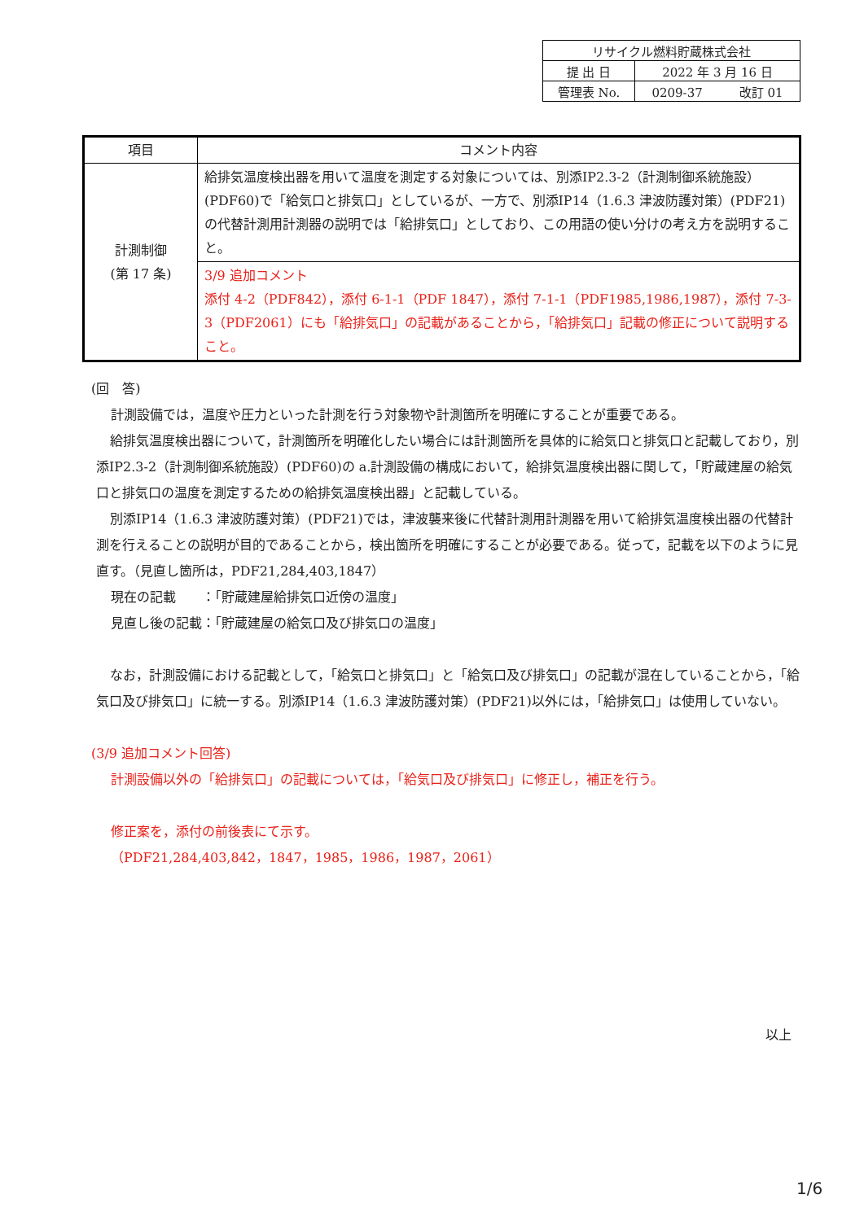| リサイクル燃料貯蔵株式会社 | |
| 提 出 日 | 2022 年 3 月 16 日 |
| 管理表 No. | 0209-37 改訂 01 |
| 項目 | コメント内容 |
| --- | --- |
| 計測制御 (第 17 条) | 給排気温度検出器を用いて温度を測定する対象については、別添ⅠP2.3-2（計測制御系統施設）(PDF60)で「給気口と排気口」としているが、一方で、別添ⅠP14（1.6.3 津波防護対策）(PDF21)の代替計測用計測器の説明では「給排気口」としており、この用語の使い分けの考え方を説明すること。 |
| | 3/9 追加コメント 添付 4-2（PDF842），添付 6-1-1（PDF 1847），添付 7-1-1（PDF1985,1986,1987），添付 7-3-3（PDF2061）にも「給排気口」の記載があることから，「給排気口」記載の修正について説明すること。 |
(回　答)
計測設備では，温度や圧力といった計測を行う対象物や計測箇所を明確にすることが重要である。
給排気温度検出器について，計測箇所を明確化したい場合には計測箇所を具体的に給気口と排気口と記載しており，別添ⅠP2.3-2（計測制御系統施設）(PDF60)の a.計測設備の構成において，給排気温度検出器に関して，「貯蔵建屋の給気口と排気口の温度を測定するための給排気温度検出器」と記載している。
別添ⅠP14（1.6.3 津波防護対策）(PDF21)では，津波襲来後に代替計測用計測器を用いて給排気温度検出器の代替計測を行えることの説明が目的であることから，検出箇所を明確にすることが必要である。従って，記載を以下のように見直す。（見直し箇所は，PDF21,284,403,1847）
現在の記載　　：「貯蔵建屋給排気口近傍の温度」
見直し後の記載：「貯蔵建屋の給気口及び排気口の温度」
なお，計測設備における記載として，「給気口と排気口」と「給気口及び排気口」の記載が混在していることから，「給気口及び排気口」に統一する。別添ⅠP14（1.6.3 津波防護対策）(PDF21)以外には，「給排気口」は使用していない。
(3/9 追加コメント回答)
計測設備以外の「給排気口」の記載については，「給気口及び排気口」に修正し，補正を行う。
修正案を，添付の前後表にて示す。
（PDF21,284,403,842，1847，1985，1986，1987，2061）
以上
1/6